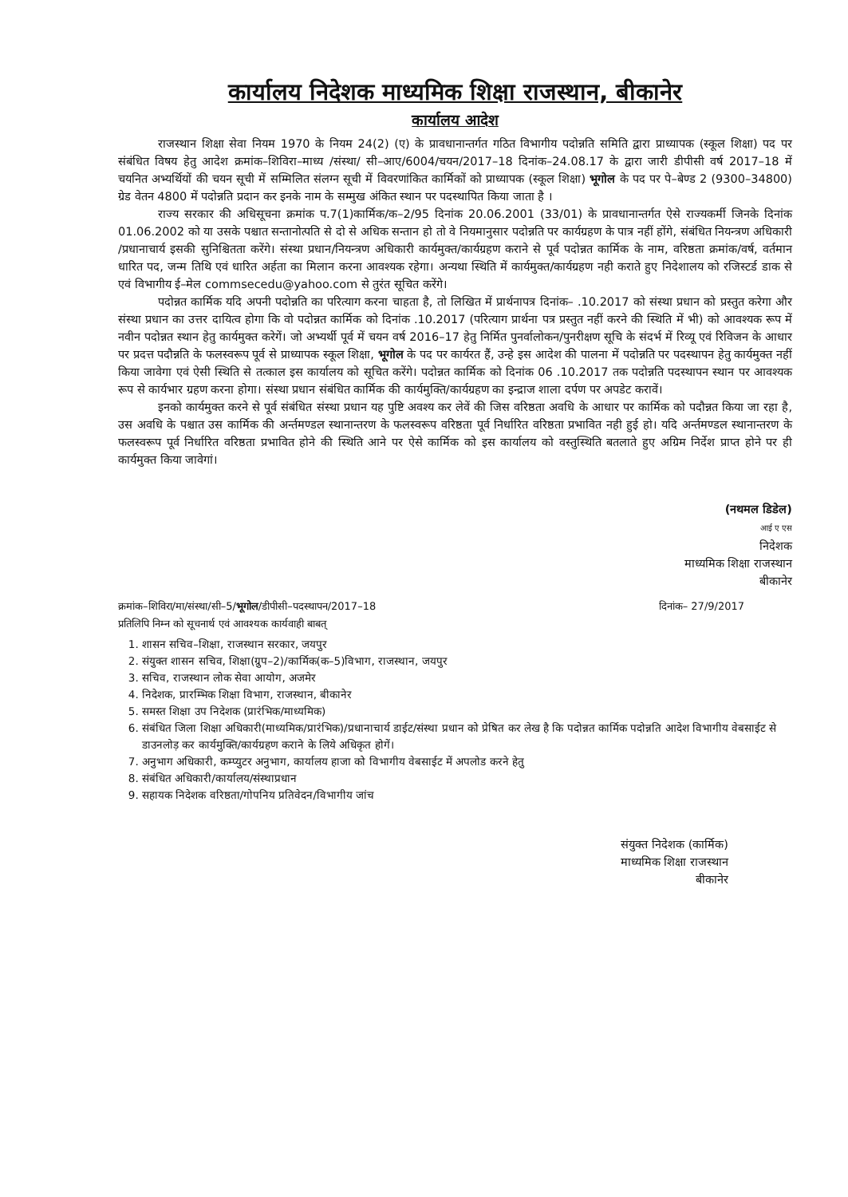कार्यालय निदेशक माध्यमिक शिक्षा राजस्थान, बीकानेर
कार्यालय आदेश
राजस्थान शिक्षा सेवा नियम 1970 के नियम 24(2) (ए) के प्रावधानान्तर्गत गठित विभागीय पदोन्नति समिति द्वारा प्राध्यापक (स्कूल शिक्षा) पद पर संबंधित विषय हेतु आदेश क्रमांक–शिविरा–माध्य /संस्था/ सी–आए/6004/चयन/2017–18 दिनांक–24.08.17 के द्वारा जारी डीपीसी वर्ष 2017–18 में चयनित अभ्यर्थियों की चयन सूची में सम्मिलित संलग्न सूची में विवरणांकित कार्मिकों को प्राध्यापक (स्कूल शिक्षा) भूगोल के पद पर पे–बेण्ड 2 (9300–34800) ग्रेड वेतन 4800 में पदोन्नति प्रदान कर इनके नाम के सम्मुख अंकित स्थान पर पदस्थापित किया जाता है ।
राज्य सरकार की अधिसूचना क्रमांक प.7(1)कार्मिक/क–2/95 दिनांक 20.06.2001 (33/01) के प्रावधानान्तर्गत ऐसे राज्यकर्मी जिनके दिनांक 01.06.2002 को या उसके पश्चात सन्तानोत्पति से दो से अधिक सन्तान हो तो वे नियमानुसार पदोन्नति पर कार्यग्रहण के पात्र नहीं होंगे, संबंधित नियन्त्रण अधिकारी /प्रधानाचार्य इसकी सुनिश्चितता करेंगे। संस्था प्रधान/नियन्त्रण अधिकारी कार्यमुक्त/कार्यग्रहण कराने से पूर्व पदोन्नत कार्मिक के नाम, वरिष्ठता क्रमांक/वर्ष, वर्तमान धारित पद, जन्म तिथि एवं धारित अर्हता का मिलान करना आवश्यक रहेगा। अन्यथा स्थिति में कार्यमुक्त/कार्यग्रहण नही कराते हुए निदेशालय को रजिस्टर्ड डाक से एवं विभागीय ई–मेल commsecedu@yahoo.com से तुरंत सूचित करेंगे।
पदोन्नत कार्मिक यदि अपनी पदोन्नति का परित्याग करना चाहता है, तो लिखित में प्रार्थनापत्र दिनांक– .10.2017 को संस्था प्रधान को प्रस्तुत करेगा और संस्था प्रधान का उत्तर दायित्व होगा कि वो पदोन्नत कार्मिक को दिनांक .10.2017 (परित्याग प्रार्थना पत्र प्रस्तुत नहीं करने की स्थिति में भी) को आवश्यक रूप में नवीन पदोन्नत स्थान हेतु कार्यमुक्त करेगें। जो अभ्यर्थी पूर्व में चयन वर्ष 2016–17 हेतु निर्मित पुनर्वालोकन/पुनरीक्षण सूचि के संदर्भ में रिव्यू एवं रिविजन के आधार पर प्रदत्त पदौन्नति के फलस्वरूप पूर्व से प्राध्यापक स्कूल शिक्षा, भूगोल के पद पर कार्यरत हैं, उन्हे इस आदेश की पालना में पदोन्नति पर पदस्थापन हेतु कार्यमुक्त नहीं किया जावेगा एवं ऐसी स्थिति से तत्काल इस कार्यालय को सूचित करेंगे। पदोन्नत कार्मिक को दिनांक 06 .10.2017 तक पदोन्नति पदस्थापन स्थान पर आवश्यक रूप से कार्यभार ग्रहण करना होगा। संस्था प्रधान संबंधित कार्मिक की कार्यमुक्ति/कार्यग्रहण का इन्द्राज शाला दर्पण पर अपडेट करावें।
इनको कार्यमुक्त करने से पूर्व संबंधित संस्था प्रधान यह पुष्टि अवश्य कर लेवें की जिस वरिष्ठता अवधि के आधार पर कार्मिक को पदौन्नत किया जा रहा है, उस अवधि के पश्चात उस कार्मिक की अर्न्तमण्डल स्थानान्तरण के फलस्वरूप वरिष्ठता पूर्व निर्धारित वरिष्ठता प्रभावित नही हुई हो। यदि अर्न्तमण्डल स्थानान्तरण के फलस्वरूप पूर्व निर्धारित वरिष्ठता प्रभावित होने की स्थिति आने पर ऐसे कार्मिक को इस कार्यालय को वस्तुस्थिति बतलाते हुए अग्रिम निर्देश प्राप्त होने पर ही कार्यमुक्त किया जावेगां।
(नथमल डिडेल)
आई ए एस
निदेशक
माध्यमिक शिक्षा राजस्थान
बीकानेर
क्रमांक–शिविरा/मा/संस्था/सी–5/भूगोल/डीपीसी–पदस्थापन/2017–18 दिनांक– 27/9/2017
प्रतिलिपि निम्न को सूचनार्थ एवं आवश्यक कार्यवाही बाबत्
1. शासन सचिव–शिक्षा, राजस्थान सरकार, जयपुर
2. संयुक्त शासन सचिव, शिक्षा(ग्रुप–2)/कार्मिक(क–5)विभाग, राजस्थान, जयपुर
3. सचिव, राजस्थान लोक सेवा आयोग, अजमेर
4. निदेशक, प्रारम्भिक शिक्षा विभाग, राजस्थान, बीकानेर
5. समस्त शिक्षा उप निदेशक (प्रारंभिक/माध्यमिक)
6. संबंधित जिला शिक्षा अधिकारी(माध्यमिक/प्रारंभिक)/प्रधानाचार्य डाईट/संस्था प्रधान को प्रेषित कर लेख है कि पदोन्नत कार्मिक पदोन्नति आदेश विभागीय वेबसाईट से डाउनलोड़ कर कार्यमुक्ति/कार्यग्रहण कराने के लिये अधिकृत होगें।
7. अनुभाग अधिकारी, कम्प्युटर अनुभाग, कार्यालय हाजा को विभागीय वेबसाईट में अपलोड करने हेतु
8. संबंधित अधिकारी/कार्यालय/संस्थाप्रधान
9. सहायक निदेशक वरिष्ठता/गोपनिय प्रतिवेदन/विभागीय जांच
संयुक्त निदेशक (कार्मिक)
माध्यमिक शिक्षा राजस्थान
बीकानेर